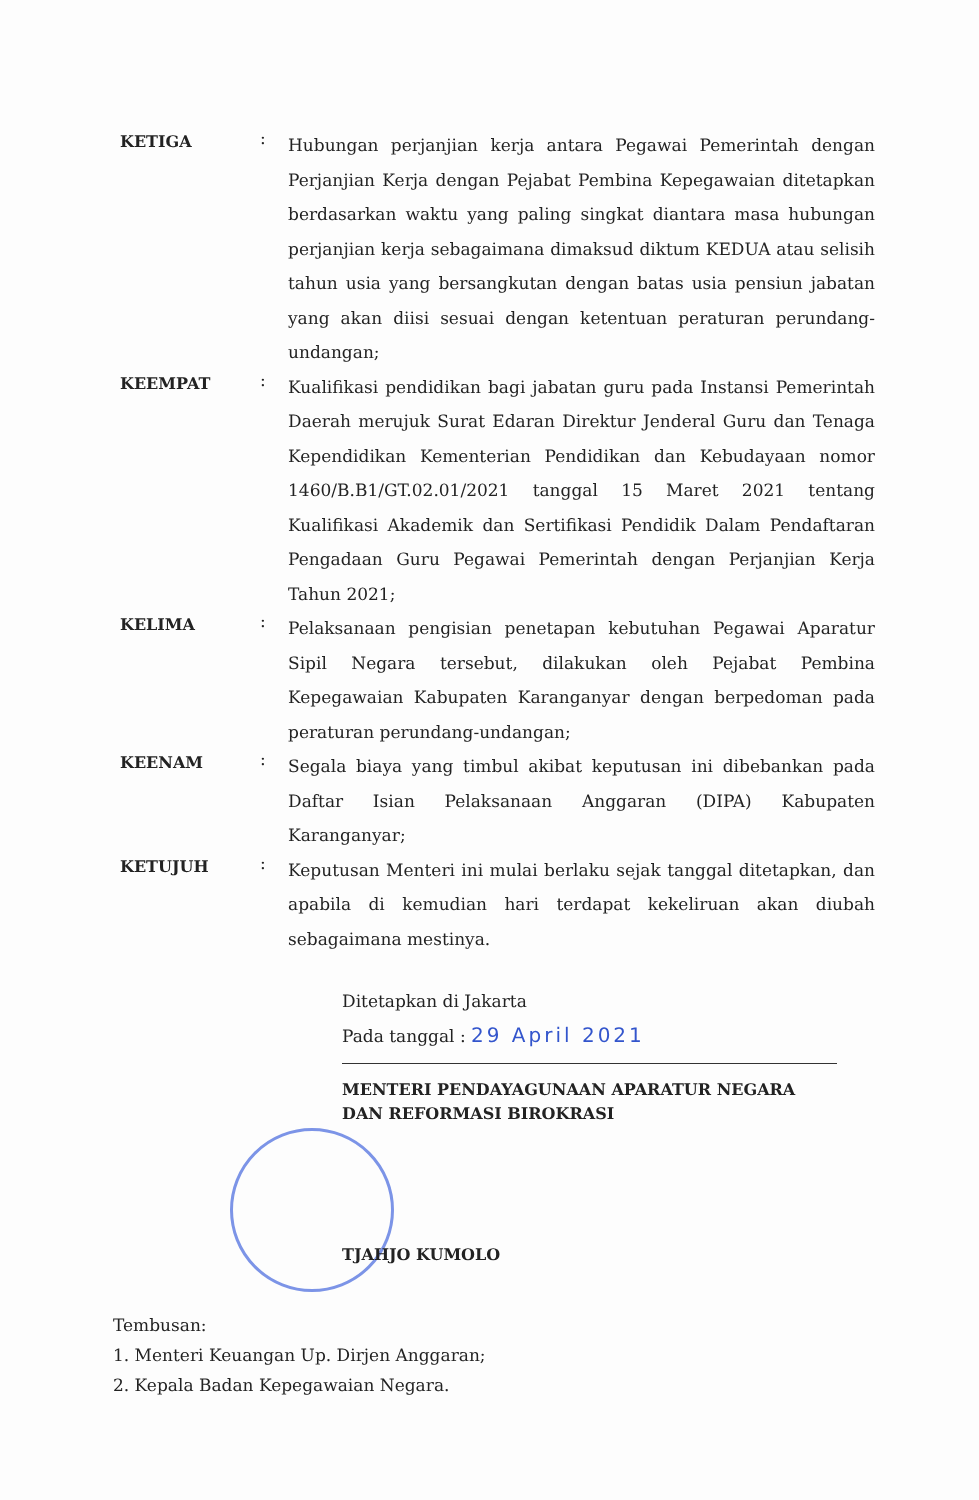KETIGA
:
Hubungan perjanjian kerja antara Pegawai Pemerintah dengan Perjanjian Kerja dengan Pejabat Pembina Kepegawaian ditetapkan berdasarkan waktu yang paling singkat diantara masa hubungan perjanjian kerja sebagaimana dimaksud diktum KEDUA atau selisih tahun usia yang bersangkutan dengan batas usia pensiun jabatan yang akan diisi sesuai dengan ketentuan peraturan perundang-undangan;
KEEMPAT
:
Kualifikasi pendidikan bagi jabatan guru pada Instansi Pemerintah Daerah merujuk Surat Edaran Direktur Jenderal Guru dan Tenaga Kependidikan Kementerian Pendidikan dan Kebudayaan nomor 1460/B.B1/GT.02.01/2021 tanggal 15 Maret 2021 tentang Kualifikasi Akademik dan Sertifikasi Pendidik Dalam Pendaftaran Pengadaan Guru Pegawai Pemerintah dengan Perjanjian Kerja Tahun 2021;
KELIMA
:
Pelaksanaan pengisian penetapan kebutuhan Pegawai Aparatur Sipil Negara tersebut, dilakukan oleh Pejabat Pembina Kepegawaian Kabupaten Karanganyar dengan berpedoman pada peraturan perundang-undangan;
KEENAM
:
Segala biaya yang timbul akibat keputusan ini dibebankan pada Daftar Isian Pelaksanaan Anggaran (DIPA) Kabupaten Karanganyar;
KETUJUH
:
Keputusan Menteri ini mulai berlaku sejak tanggal ditetapkan, dan apabila di kemudian hari terdapat kekeliruan akan diubah sebagaimana mestinya.
Ditetapkan di Jakarta
Pada tanggal : 29 April 2021
MENTERI PENDAYAGUNAAN APARATUR NEGARA
DAN REFORMASI BIROKRASI
TJAHJO KUMOLO
Tembusan:
1. Menteri Keuangan Up. Dirjen Anggaran;
2. Kepala Badan Kepegawaian Negara.